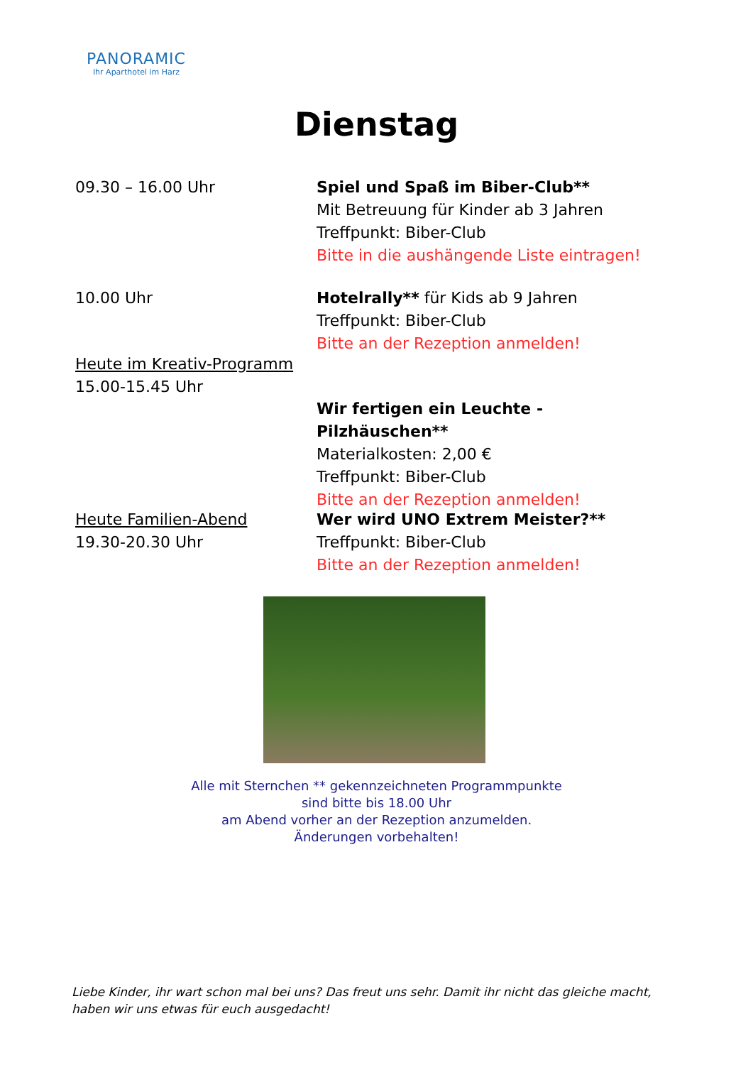PANORAMIC
Ihr Aparthotel im Harz
Dienstag
09.30 – 16.00 Uhr Spiel und Spaß im Biber-Club**
Mit Betreuung für Kinder ab 3 Jahren
Treffpunkt: Biber-Club
Bitte in die aushängende Liste eintragen!
10.00 Uhr Hotelrally** für Kids ab 9 Jahren
Treffpunkt: Biber-Club
Bitte an der Rezeption anmelden!
Heute im Kreativ-Programm
15.00-15.45 Uhr
Wir fertigen ein Leuchte - Pilzhäuschen**
Materialkosten: 2,00 €
Treffpunkt: Biber-Club
Bitte an der Rezeption anmelden!
Heute Familien-Abend
19.30-20.30 Uhr
Wer wird UNO Extrem Meister?**
Treffpunkt: Biber-Club
Bitte an der Rezeption anmelden!
Alle mit Sternchen ** gekennzeichneten Programmpunkte
sind bitte bis 18.00 Uhr
am Abend vorher an der Rezeption anzumelden.
Änderungen vorbehalten!
Liebe Kinder, ihr wart schon mal bei uns? Das freut uns sehr. Damit ihr nicht das gleiche macht, haben wir uns etwas für euch ausgedacht!